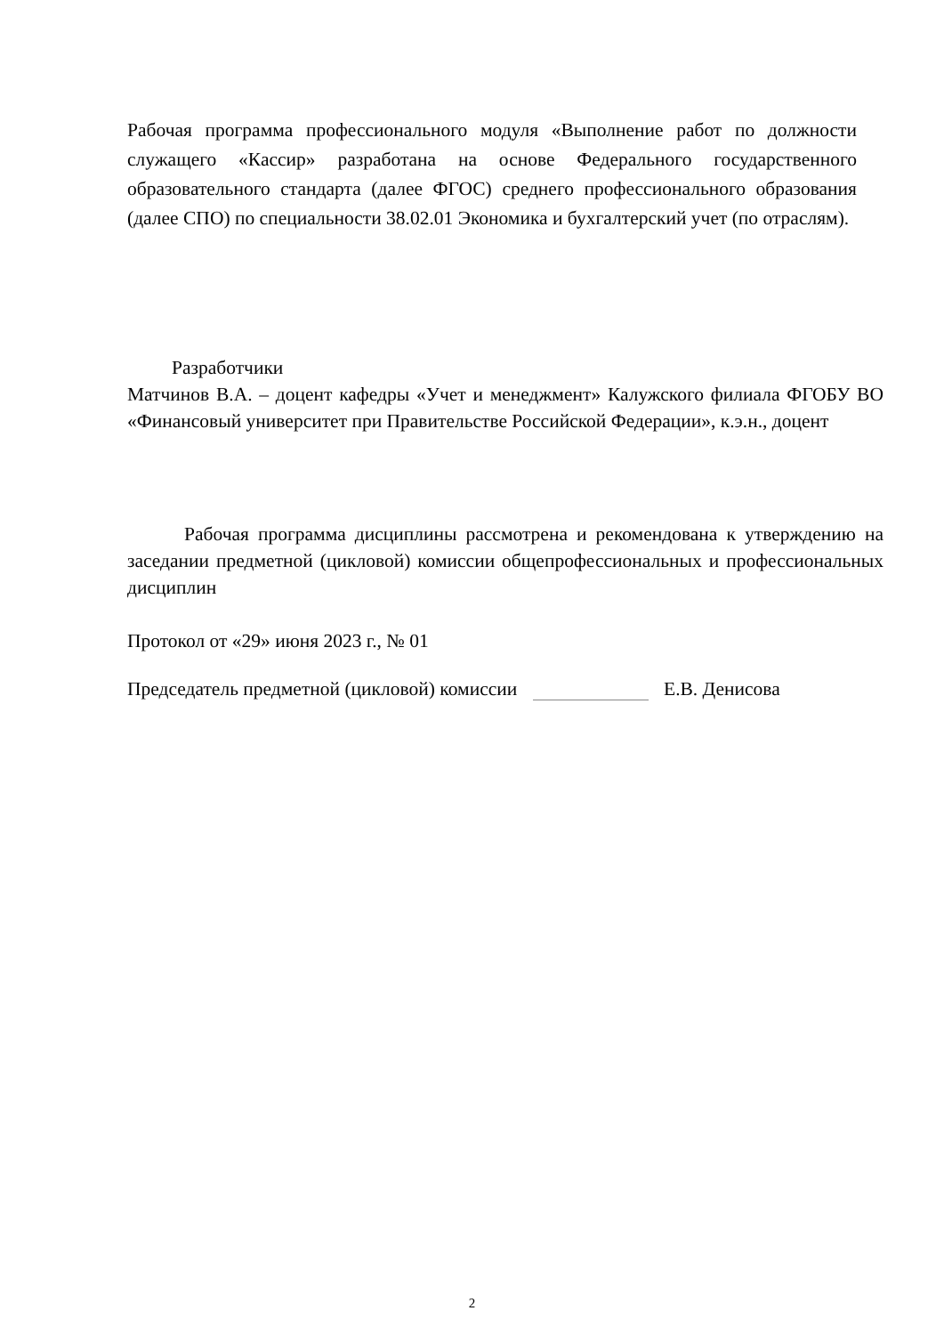Рабочая программа профессионального модуля «Выполнение работ по должности служащего «Кассир» разработана на основе Федерального государственного образовательного стандарта (далее ФГОС) среднего профессионального образования (далее СПО) по специальности 38.02.01 Экономика и бухгалтерский учет (по отраслям).
Разработчики
Матчинов В.А. – доцент кафедры «Учет и менеджмент» Калужского филиала ФГОБУ ВО «Финансовый университет при Правительстве Российской Федерации», к.э.н., доцент
Рабочая программа дисциплины рассмотрена и рекомендована к утверждению на заседании предметной (цикловой) комиссии общепрофессиональных и профессиональных дисциплин
Протокол от «29» июня 2023 г., № 01
Председатель предметной (цикловой) комиссии Е.В. Денисова
2